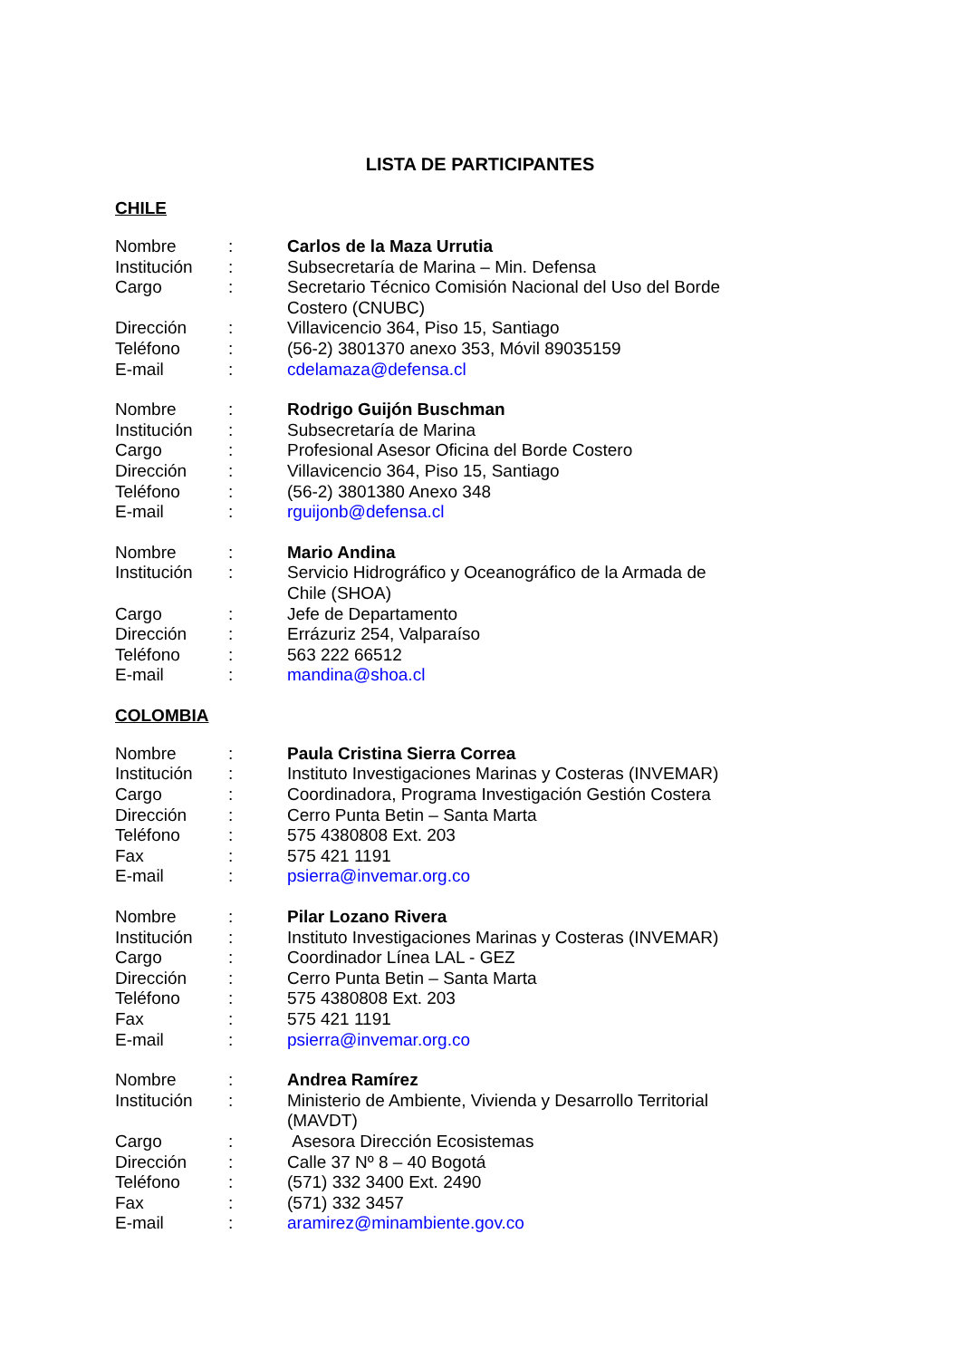LISTA DE PARTICIPANTES
CHILE
| Nombre | : | Carlos de la Maza Urrutia |
| Institución | : | Subsecretaría de Marina – Min. Defensa |
| Cargo | : | Secretario Técnico Comisión Nacional del Uso del Borde Costero (CNUBC) |
| Dirección | : | Villavicencio 364, Piso 15, Santiago |
| Teléfono | : | (56-2) 3801370 anexo 353, Móvil 89035159 |
| E-mail | : | cdelamaza@defensa.cl |
| Nombre | : | Rodrigo Guijón Buschman |
| Institución | : | Subsecretaría de Marina |
| Cargo | : | Profesional Asesor Oficina del Borde Costero |
| Dirección | : | Villavicencio 364, Piso 15, Santiago |
| Teléfono | : | (56-2) 3801380 Anexo 348 |
| E-mail | : | rguijonb@defensa.cl |
| Nombre | : | Mario Andina |
| Institución | : | Servicio Hidrográfico y Oceanográfico de la Armada de Chile (SHOA) |
| Cargo | : | Jefe de Departamento |
| Dirección | : | Errázuriz 254, Valparaíso |
| Teléfono | : | 563 222 66512 |
| E-mail | : | mandina@shoa.cl |
COLOMBIA
| Nombre | : | Paula Cristina Sierra Correa |
| Institución | : | Instituto Investigaciones Marinas y Costeras (INVEMAR) |
| Cargo | : | Coordinadora, Programa Investigación Gestión Costera |
| Dirección | : | Cerro Punta Betin – Santa Marta |
| Teléfono | : | 575 4380808 Ext. 203 |
| Fax | : | 575 421 1191 |
| E-mail | : | psierra@invemar.org.co |
| Nombre | : | Pilar Lozano Rivera |
| Institución | : | Instituto Investigaciones Marinas y Costeras (INVEMAR) |
| Cargo | : | Coordinador Línea LAL - GEZ |
| Dirección | : | Cerro Punta Betin – Santa Marta |
| Teléfono | : | 575 4380808 Ext. 203 |
| Fax | : | 575 421 1191 |
| E-mail | : | psierra@invemar.org.co |
| Nombre | : | Andrea Ramírez |
| Institución | : | Ministerio de Ambiente, Vivienda y Desarrollo Territorial (MAVDT) |
| Cargo | : | Asesora Dirección Ecosistemas |
| Dirección | : | Calle 37 Nº 8 – 40 Bogotá |
| Teléfono | : | (571) 332 3400 Ext. 2490 |
| Fax | : | (571) 332 3457 |
| E-mail | : | aramirez@minambiente.gov.co |